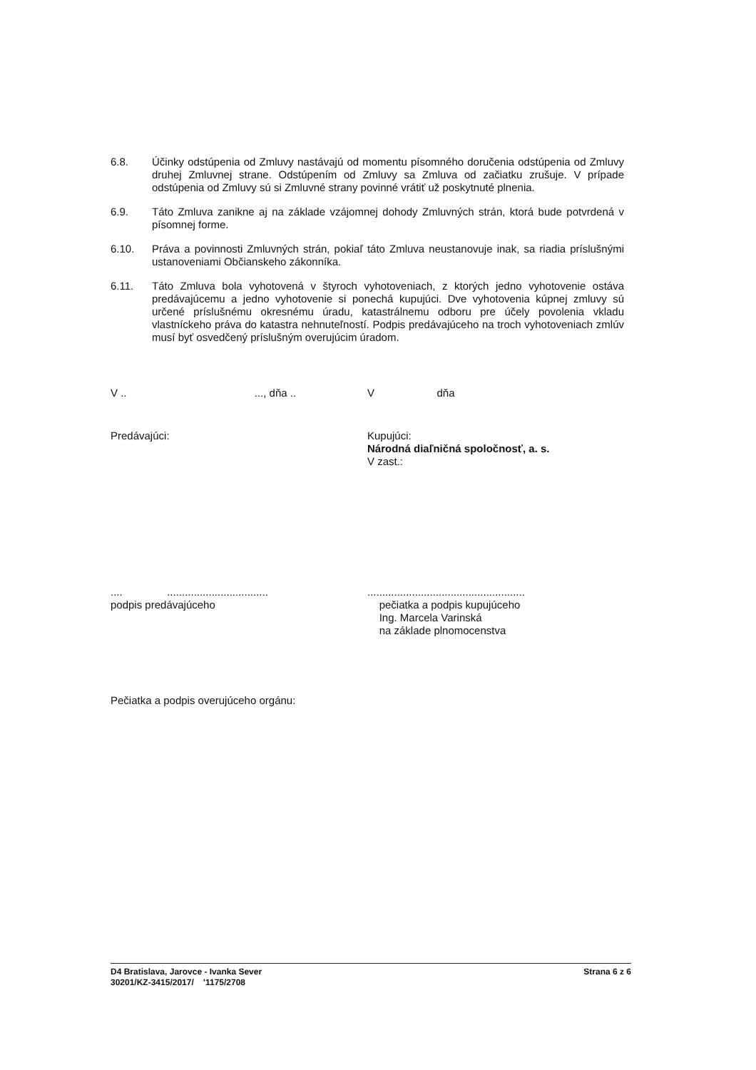6.8. Účinky odstúpenia od Zmluvy nastávajú od momentu písomného doručenia odstúpenia od Zmluvy druhej Zmluvnej strane. Odstúpením od Zmluvy sa Zmluva od začiatku zrušuje. V prípade odstúpenia od Zmluvy sú si Zmluvné strany povinné vrátiť už poskytnuté plnenia.
6.9. Táto Zmluva zanikne aj na základe vzájomnej dohody Zmluvných strán, ktorá bude potvrdená v písomnej forme.
6.10. Práva a povinnosti Zmluvných strán, pokiaľ táto Zmluva neustanovuje inak, sa riadia príslušnými ustanoveniami Občianskeho zákonníka.
6.11. Táto Zmluva bola vyhotovená v štyroch vyhotoveniach, z ktorých jedno vyhotovenie ostáva predávajúcemu a jedno vyhotovenie si ponechá kupujúci. Dve vyhotovenia kúpnej zmluvy sú určené príslušnému okresnému úradu, katastrálnemu odboru pre účely povolenia vkladu vlastníckeho práva do katastra nehnuteľností. Podpis predávajúceho na troch vyhotoveniach zmlúv musí byť osvedčený príslušným overujúcim úradom.
V .. ..., dňa ..
V dňa
Predávajúci: Kupujúci:
Národná diaľničná spoločnosť, a. s.
V zast.:
.... ..................................
podpis predávajúceho
.....................................................
pečiatka a podpis kupujúceho
Ing. Marcela Varinská
na základe plnomocenstva
Pečiatka a podpis overujúceho orgánu:
D4 Bratislava, Jarovce - Ivanka Sever
30201/KZ-3415/2017/ '1175/2708
Strana 6 z 6